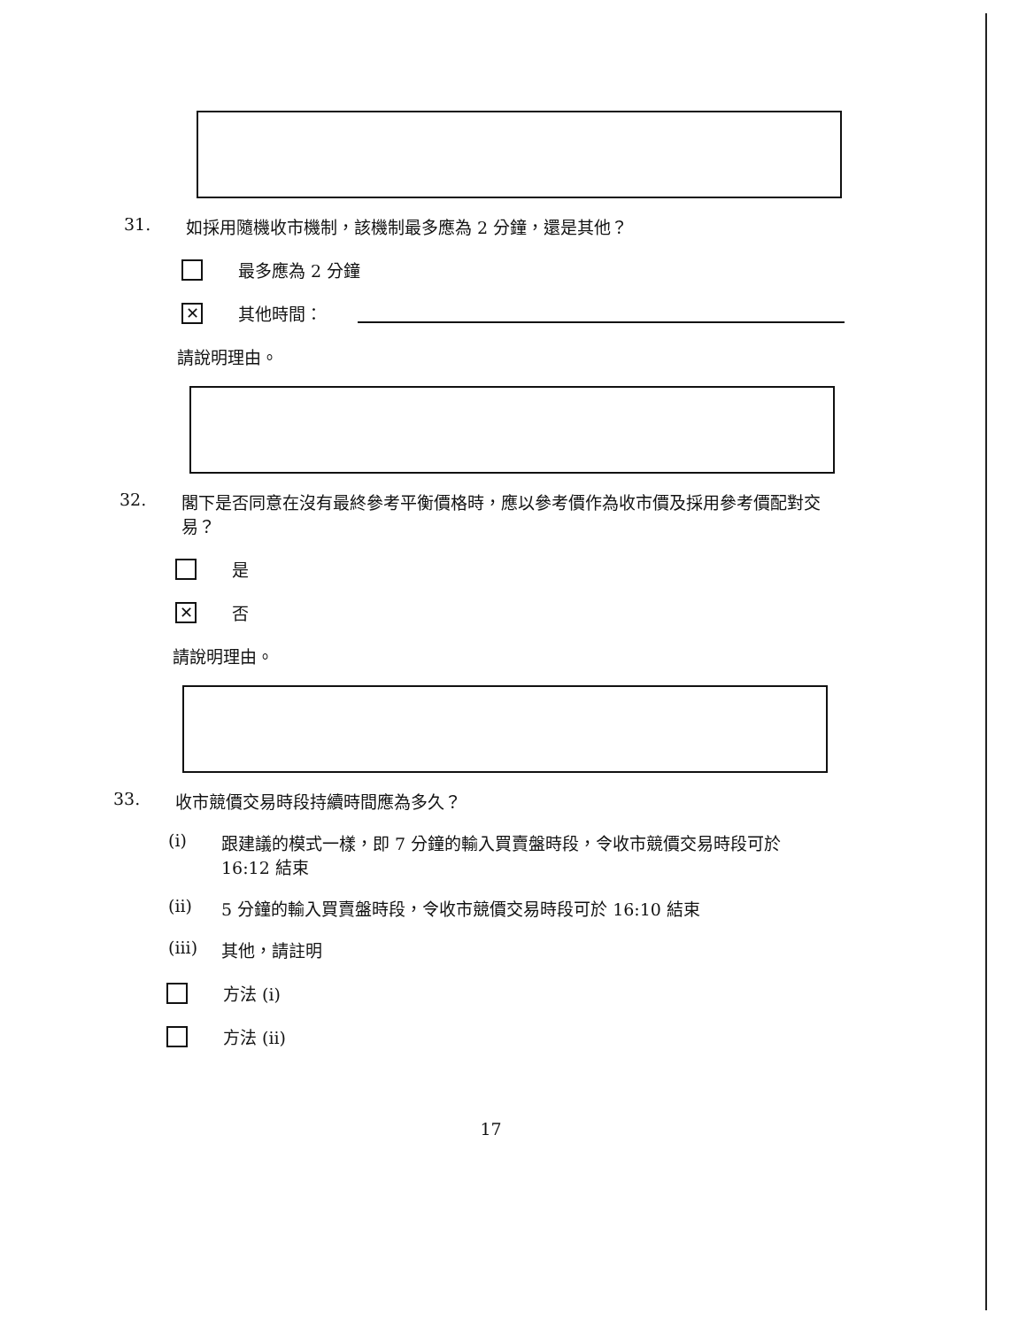31. 如採用隨機收市機制，該機制最多應為 2 分鐘，還是其他？
最多應為 2 分鐘
✕
其他時間：
請說明理由。
32. 閣下是否同意在沒有最終參考平衡價格時，應以參考價作為收市價及採用參考價配對交易？
是
✕
否
請說明理由。
33. 收市競價交易時段持續時間應為多久？
(i) 跟建議的模式一樣，即 7 分鐘的輸入買賣盤時段，令收市競價交易時段可於 16:12 結束
(ii) 5 分鐘的輸入買賣盤時段，令收市競價交易時段可於 16:10 結束
(iii) 其他，請註明
方法 (i)
方法 (ii)
17